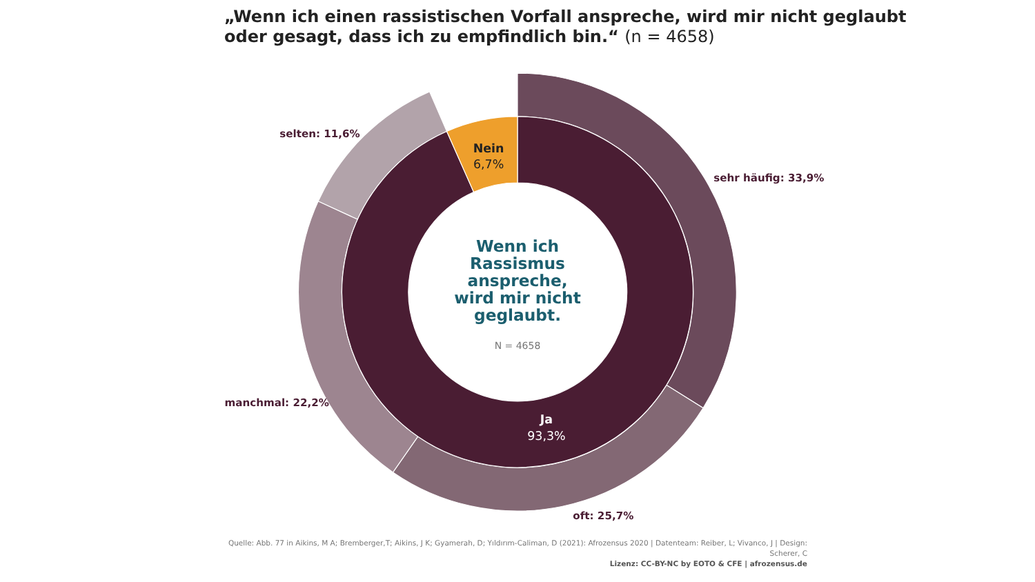„Wenn ich einen rassistischen Vorfall anspreche, wird mir nicht geglaubt
oder gesagt, dass ich zu empfindlich bin.“ (n = 4658)
Nein
6,7%
Ja
93,3%
Wenn ich
Rassismus
anspreche,
wird mir nicht
geglaubt.
N = 4658
selten: 11,6%
sehr häufig: 33,9%
manchmal: 22,2%
oft: 25,7%
Quelle: Abb. 77 in Aikins, M A; Bremberger,T; Aikins, J K; Gyamerah, D; Yıldırım-Caliman, D (2021): Afrozensus 2020 | Datenteam: Reiber, L; Vivanco, J | Design: Scherer, C
Lizenz: CC-BY-NC by EOTO & CFE | afrozensus.de